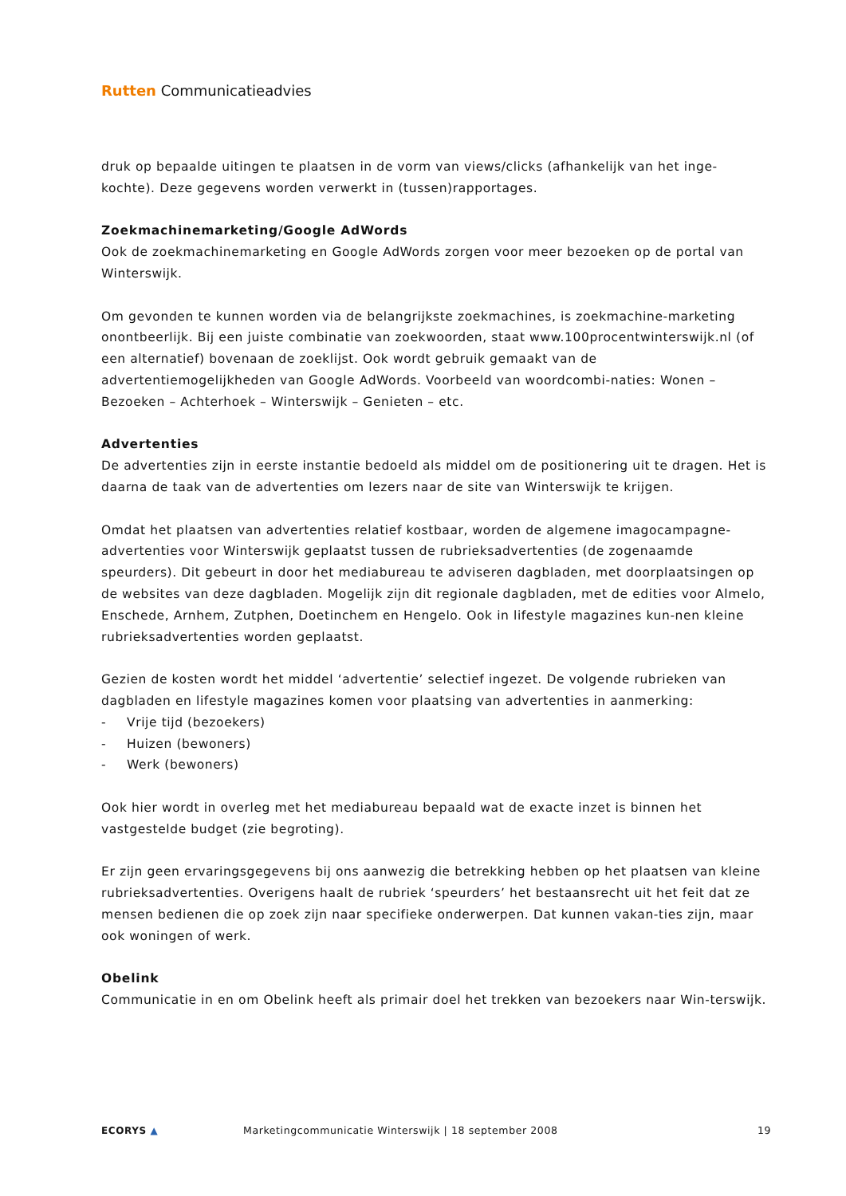Rutten Communicatieadvies
druk op bepaalde uitingen te plaatsen in de vorm van views/clicks (afhankelijk van het inge-kochte). Deze gegevens worden verwerkt in (tussen)rapportages.
Zoekmachinemarketing/Google AdWords
Ook de zoekmachinemarketing en Google AdWords zorgen voor meer bezoeken op de portal van Winterswijk.
Om gevonden te kunnen worden via de belangrijkste zoekmachines, is zoekmachine-marketing onontbeerlijk. Bij een juiste combinatie van zoekwoorden, staat www.100procentwinterswijk.nl (of een alternatief) bovenaan de zoeklijst. Ook wordt gebruik gemaakt van de advertentiemogelijkheden van Google AdWords. Voorbeeld van woordcombi-naties: Wonen – Bezoeken – Achterhoek – Winterswijk – Genieten – etc.
Advertenties
De advertenties zijn in eerste instantie bedoeld als middel om de positionering uit te dragen. Het is daarna de taak van de advertenties om lezers naar de site van Winterswijk te krijgen.
Omdat het plaatsen van advertenties relatief kostbaar, worden de algemene imagocampagne-advertenties voor Winterswijk geplaatst tussen de rubrieksadvertenties (de zogenaamde speurders). Dit gebeurt in door het mediabureau te adviseren dagbladen, met doorplaatsingen op de websites van deze dagbladen. Mogelijk zijn dit regionale dagbladen, met de edities voor Almelo, Enschede, Arnhem, Zutphen, Doetinchem en Hengelo. Ook in lifestyle magazines kun-nen kleine rubrieksadvertenties worden geplaatst.
Gezien de kosten wordt het middel ‘advertentie’ selectief ingezet. De volgende rubrieken van dagbladen en lifestyle magazines komen voor plaatsing van advertenties in aanmerking:
- Vrije tijd (bezoekers)
- Huizen (bewoners)
- Werk (bewoners)
Ook hier wordt in overleg met het mediabureau bepaald wat de exacte inzet is binnen het vastgestelde budget (zie begroting).
Er zijn geen ervaringsgegevens bij ons aanwezig die betrekking hebben op het plaatsen van kleine rubrieksadvertenties. Overigens haalt de rubriek ‘speurders’ het bestaansrecht uit het feit dat ze mensen bedienen die op zoek zijn naar specifieke onderwerpen. Dat kunnen vakan-ties zijn, maar ook woningen of werk.
Obelink
Communicatie in en om Obelink heeft als primair doel het trekken van bezoekers naar Win-terswijk.
ECORYS ▲
Marketingcommunicatie Winterswijk | 18 september 2008
19